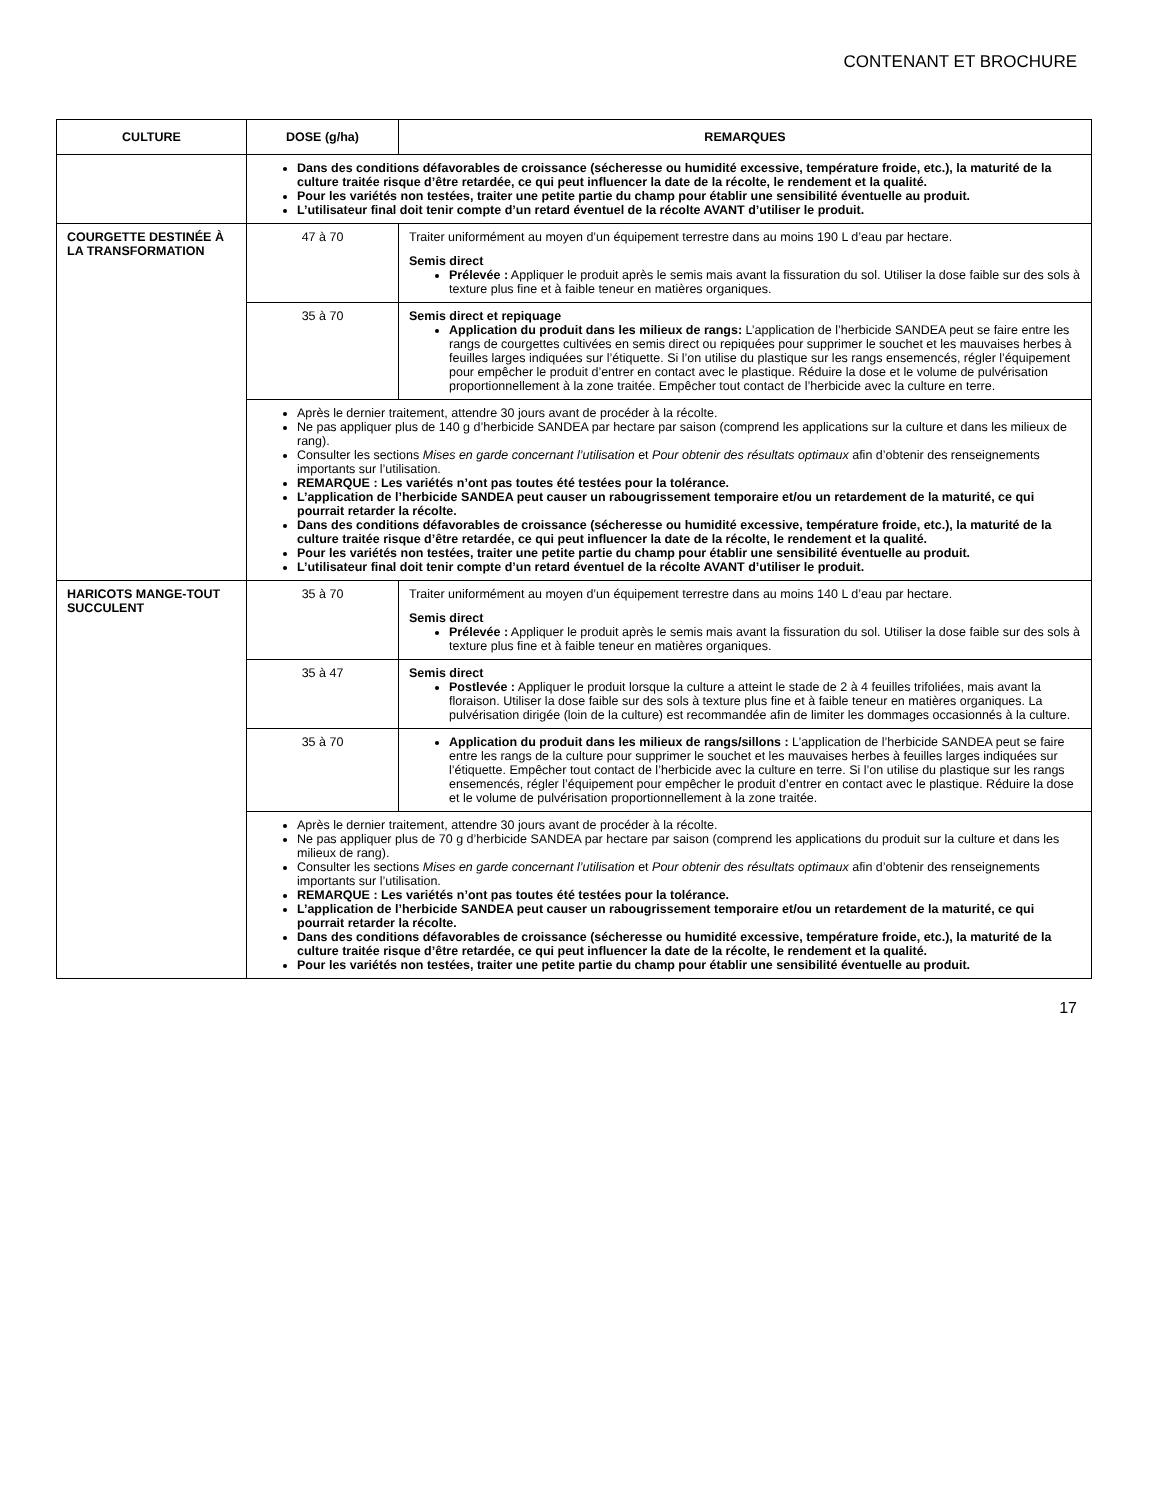CONTENANT ET BROCHURE
| CULTURE | DOSE (g/ha) | REMARQUES |
| --- | --- | --- |
| | Dans des conditions défavorables de croissance (sécheresse ou humidité excessive, température froide, etc.), la maturité de la culture traitée risque d’être retardée, ce qui peut influencer la date de la récolte, le rendement et la qualité. Pour les variétés non testées, traiter une petite partie du champ pour établir une sensibilité éventuelle au produit. L’utilisateur final doit tenir compte d’un retard éventuel de la récolte AVANT d’utiliser le produit. | |
| COURGETTE DESTINÉE À LA TRANSFORMATION | 47 à 70 | Traiter uniformément au moyen d’un équipement terrestre dans au moins 190 L d’eau par hectare. Semis direct Prélevée : Appliquer le produit après le semis mais avant la fissuration du sol. Utiliser la dose faible sur des sols à texture plus fine et à faible teneur en matières organiques. |
| | 35 à 70 | Semis direct et repiquage Application du produit dans les milieux de rangs: L’application de l’herbicide SANDEA peut se faire entre les rangs de courgettes cultivées en semis direct ou repiquées pour supprimer le souchet et les mauvaises herbes à feuilles larges indiquées sur l’étiquette. Si l’on utilise du plastique sur les rangs ensemencés, régler l’équipement pour empêcher le produit d’entrer en contact avec le plastique. Réduire la dose et le volume de pulvérisation proportionnellement à la zone traitée. Empêcher tout contact de l’herbicide avec la culture en terre. |
| | Après le dernier traitement, attendre 30 jours avant de procéder à la récolte. Ne pas appliquer plus de 140 g d’herbicide SANDEA par hectare par saison (comprend les applications sur la culture et dans les milieux de rang). Consulter les sections Mises en garde concernant l’utilisation et Pour obtenir des résultats optimaux afin d’obtenir des renseignements importants sur l’utilisation. REMARQUE : Les variétés n’ont pas toutes été testées pour la tolérance. L’application de l’herbicide SANDEA peut causer un rabougrissement temporaire et/ou un retardement de la maturité, ce qui pourrait retarder la récolte. Dans des conditions défavorables de croissance (sécheresse ou humidité excessive, température froide, etc.), la maturité de la culture traitée risque d’être retardée, ce qui peut influencer la date de la récolte, le rendement et la qualité. Pour les variétés non testées, traiter une petite partie du champ pour établir une sensibilité éventuelle au produit. L’utilisateur final doit tenir compte d’un retard éventuel de la récolte AVANT d’utiliser le produit. | |
| HARICOTS MANGE-TOUT SUCCULENT | 35 à 70 | Traiter uniformément au moyen d’un équipement terrestre dans au moins 140 L d’eau par hectare. Semis direct Prélevée : Appliquer le produit après le semis mais avant la fissuration du sol. Utiliser la dose faible sur des sols à texture plus fine et à faible teneur en matières organiques. |
| | 35 à 47 | Semis direct Postlevée : Appliquer le produit lorsque la culture a atteint le stade de 2 à 4 feuilles trifoliées, mais avant la floraison. Utiliser la dose faible sur des sols à texture plus fine et à faible teneur en matières organiques. La pulvérisation dirigée (loin de la culture) est recommandée afin de limiter les dommages occasionnés à la culture. |
| | 35 à 70 | Application du produit dans les milieux de rangs/sillons : L’application de l’herbicide SANDEA peut se faire entre les rangs de la culture pour supprimer le souchet et les mauvaises herbes à feuilles larges indiquées sur l’étiquette. Empêcher tout contact de l’herbicide avec la culture en terre. Si l’on utilise du plastique sur les rangs ensemencés, régler l’équipement pour empêcher le produit d’entrer en contact avec le plastique. Réduire la dose et le volume de pulvérisation proportionnellement à la zone traitée. |
| | Après le dernier traitement, attendre 30 jours avant de procéder à la récolte. Ne pas appliquer plus de 70 g d’herbicide SANDEA par hectare par saison (comprend les applications du produit sur la culture et dans les milieux de rang). Consulter les sections Mises en garde concernant l’utilisation et Pour obtenir des résultats optimaux afin d’obtenir des renseignements importants sur l’utilisation. REMARQUE : Les variétés n’ont pas toutes été testées pour la tolérance. L’application de l’herbicide SANDEA peut causer un rabougrissement temporaire et/ou un retardement de la maturité, ce qui pourrait retarder la récolte. Dans des conditions défavorables de croissance (sécheresse ou humidité excessive, température froide, etc.), la maturité de la culture traitée risque d’être retardée, ce qui peut influencer la date de la récolte, le rendement et la qualité. Pour les variétés non testées, traiter une petite partie du champ pour établir une sensibilité éventuelle au produit. | |
17